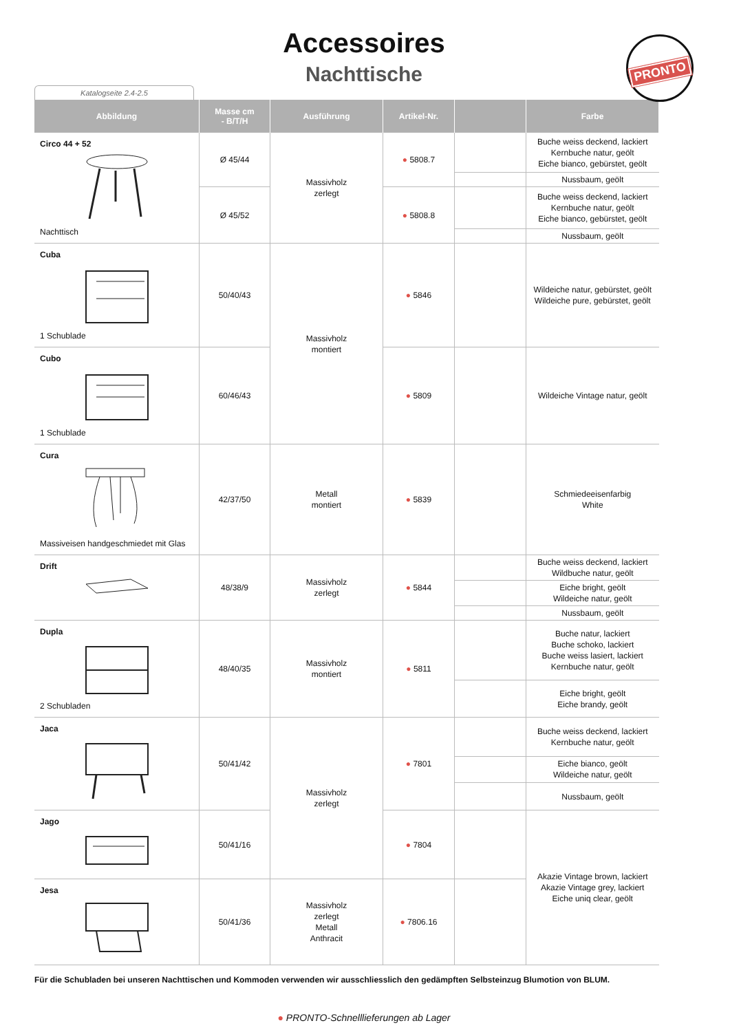Accessoires
Nachttische
PRONTO
Katalogseite 2.4-2.5
| Abbildung | Masse cm - B/T/H | Ausführung | Artikel-Nr. | | Farbe |
| --- | --- | --- | --- | --- | --- |
| Circo 44 + 52 Nachttisch | Ø 45/44 | Massivholz zerlegt | ● 5808.7 | | Buche weiss deckend, lackiert Kernbuche natur, geölt Eiche bianco, gebürstet, geölt |
| | | | | | Nussbaum, geölt |
| | Ø 45/52 | | ● 5808.8 | | Buche weiss deckend, lackiert Kernbuche natur, geölt Eiche bianco, gebürstet, geölt |
| | | | | | Nussbaum, geölt |
| Cuba 1 Schublade | 50/40/43 | Massivholz montiert | ● 5846 | | Wildeiche natur, gebürstet, geölt Wildeiche pure, gebürstet, geölt |
| Cubo 1 Schublade | 60/46/43 | | ● 5809 | | Wildeiche Vintage natur, geölt |
| Cura Massiveisen handgeschmiedet mit Glas | 42/37/50 | Metall montiert | ● 5839 | | Schmiedeeisenfarbig White |
| Drift | 48/38/9 | Massivholz zerlegt | ● 5844 | | Buche weiss deckend, lackiert Wildbuche natur, geölt |
| | | | | | Eiche bright, geölt Wildeiche natur, geölt |
| | | | | | Nussbaum, geölt |
| Dupla 2 Schubladen | 48/40/35 | Massivholz montiert | ● 5811 | | Buche natur, lackiert Buche schoko, lackiert Buche weiss lasiert, lackiert Kernbuche natur, geölt |
| | | | | | Eiche bright, geölt Eiche brandy, geölt |
| Jaca | 50/41/42 | Massivholz zerlegt | ● 7801 | | Buche weiss deckend, lackiert Kernbuche natur, geölt |
| | | | | | Eiche bianco, geölt Wildeiche natur, geölt |
| | | | | | Nussbaum, geölt |
| Jago | 50/41/16 | | ● 7804 | | Akazie Vintage brown, lackiert Akazie Vintage grey, lackiert Eiche uniq clear, geölt |
| Jesa | 50/41/36 | Massivholz zerlegt Metall Anthracit | ● 7806.16 | | |
Für die Schubladen bei unseren Nachttischen und Kommoden verwenden wir ausschliesslich den gedämpften Selbsteinzug Blumotion von BLUM.
● PRONTO-Schnelllieferungen ab Lager